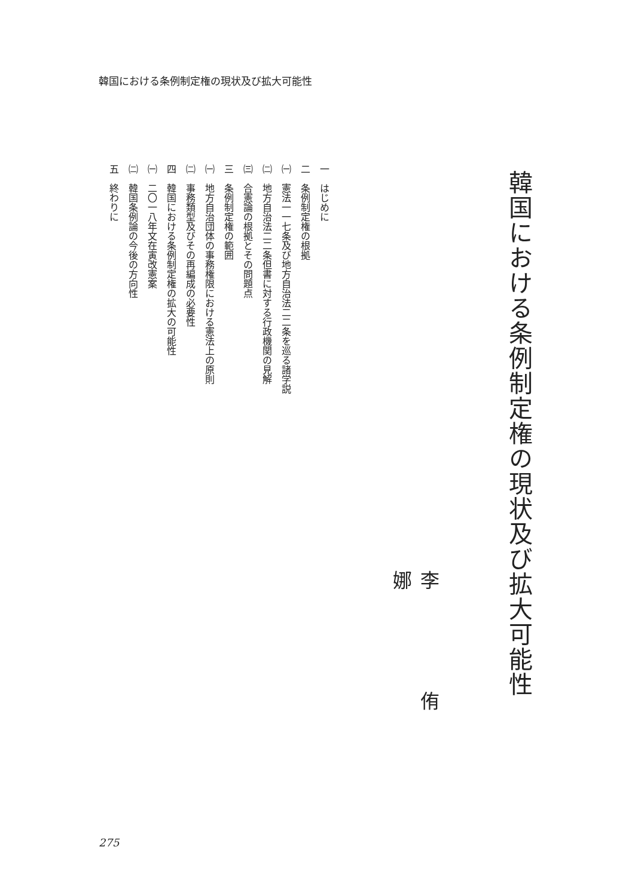韓国における条例制定権の現状及び拡大可能性
韓国における条例制定権の現状及び拡大可能性
李 侑 娜
一　はじめに
二　条例制定権の根拠
㈠　憲法一一七条及び地方自治法二二条を巡る諸学説
㈡　地方自治法二二条但書に対する行政機関の見解
㈢　合憲論の根拠とその問題点
三　条例制定権の範囲
㈠　地方自治団体の事務権限における憲法上の原則
㈡　事務類型及びその再編成の必要性
四　韓国における条例制定権の拡大の可能性
㈠　二〇一八年文在寅改憲案
㈡　韓国条例論の今後の方向性
五　終わりに
275